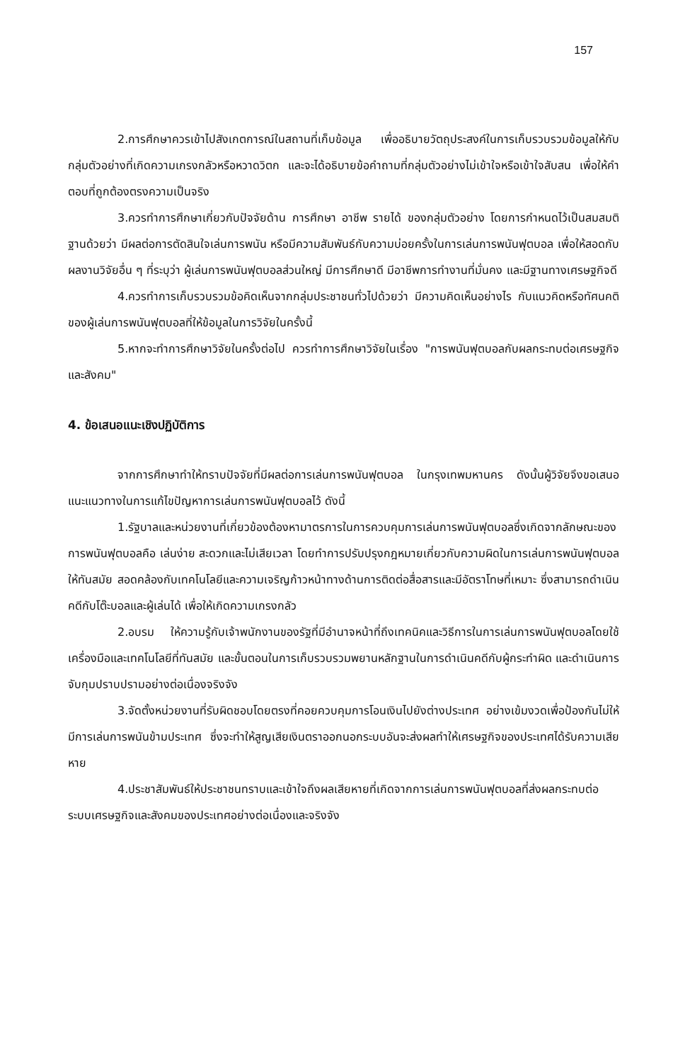157
2.การศึกษาควรเข้าไปสังเกตการณ์ในสถานที่เก็บข้อมูล เพื่ออธิบายวัตถุประสงค์ในการเก็บรวบรวมข้อมูลให้กับกลุ่มตัวอย่างที่เกิดความเกรงกลัวหรือหวาดวิตก และจะได้อธิบายข้อคำถามที่กลุ่มตัวอย่างไม่เข้าใจหรือเข้าใจสับสน เพื่อให้คำตอบที่ถูกต้องตรงความเป็นจริง
3.ควรทำการศึกษาเกี่ยวกับปัจจัยด้าน การศึกษา อาชีพ รายได้ ของกลุ่มตัวอย่าง โดยการกำหนดไว้เป็นสมสมติฐานด้วยว่า มีผลต่อการตัดสินใจเล่นการพนัน หรือมีความสัมพันธ์กับความบ่อยครั้งในการเล่นการพนันฟุตบอล เพื่อให้สอดกับผลงานวิจัยอื่น ๆ ที่ระบุว่า ผู้เล่นการพนันฟุตบอลส่วนใหญ่ มีการศึกษาดี มีอาชีพการทำงานที่มั่นคง และมีฐานทางเศรษฐกิจดี
4.ควรทำการเก็บรวบรวมข้อคิดเห็นจากกลุ่มประชาชนทั่วไปด้วยว่า มีความคิดเห็นอย่างไร กับแนวคิดหรือทัศนคติของผู้เล่นการพนันฟุตบอลที่ให้ข้อมูลในการวิจัยในครั้งนี้
5.หากจะทำการศึกษาวิจัยในครั้งต่อไป ควรทำการศึกษาวิจัยในเรื่อง "การพนันฟุตบอลกับผลกระทบต่อเศรษฐกิจและสังคม"
4. ข้อเสนอแนะเชิงปฏิบัติการ
จากการศึกษาทำให้ทราบปัจจัยที่มีผลต่อการเล่นการพนันฟุตบอล ในกรุงเทพมหานคร ดังนั้นผู้วิจัยจึงขอเสนอแนะแนวทางในการแก้ไขปัญหาการเล่นการพนันฟุตบอลไว้ ดังนี้
1.รัฐบาลและหน่วยงานที่เกี่ยวข้องต้องหามาตรการในการควบคุมการเล่นการพนันฟุตบอลซึ่งเกิดจากลักษณะของการพนันฟุตบอลคือ เล่นง่าย สะดวกและไม่เสียเวลา โดยทำการปรับปรุงกฎหมายเกี่ยวกับความผิดในการเล่นการพนันฟุตบอลให้ทันสมัย สอดคล้องกับเทคโนโลยีและความเจริญก้าวหน้าทางด้านการติดต่อสื่อสารและมีอัตราโทษที่เหมาะ ซึ่งสามารถดำเนินคดีกับโต๊ะบอลและผู้เล่นได้ เพื่อให้เกิดความเกรงกลัว
2.อบรม ให้ความรู้กับเจ้าพนักงานของรัฐที่มีอำนาจหน้าที่ถึงเทคนิคและวิธีการในการเล่นการพนันฟุตบอลโดยใช้เครื่องมือและเทคโนโลยีที่ทันสมัย และขั้นตอนในการเก็บรวบรวมพยานหลักฐานในการดำเนินคดีกับผู้กระทำผิด และดำเนินการจับกุมปราบปรามอย่างต่อเนื่องจริงจัง
3.จัดตั้งหน่วยงานที่รับผิดชอบโดยตรงที่คอยควบคุมการโอนเงินไปยังต่างประเทศ อย่างเข้มงวดเพื่อป้องกันไม่ให้มีการเล่นการพนันข้ามประเทศ ซึ่งจะทำให้สูญเสียเงินตราออกนอกระบบอันจะส่งผลทำให้เศรษฐกิจของประเทศได้รับความเสียหาย
4.ประชาสัมพันธ์ให้ประชาชนทราบและเข้าใจถึงผลเสียหายที่เกิดจากการเล่นการพนันฟุตบอลที่ส่งผลกระทบต่อระบบเศรษฐกิจและสังคมของประเทศอย่างต่อเนื่องและจริงจัง